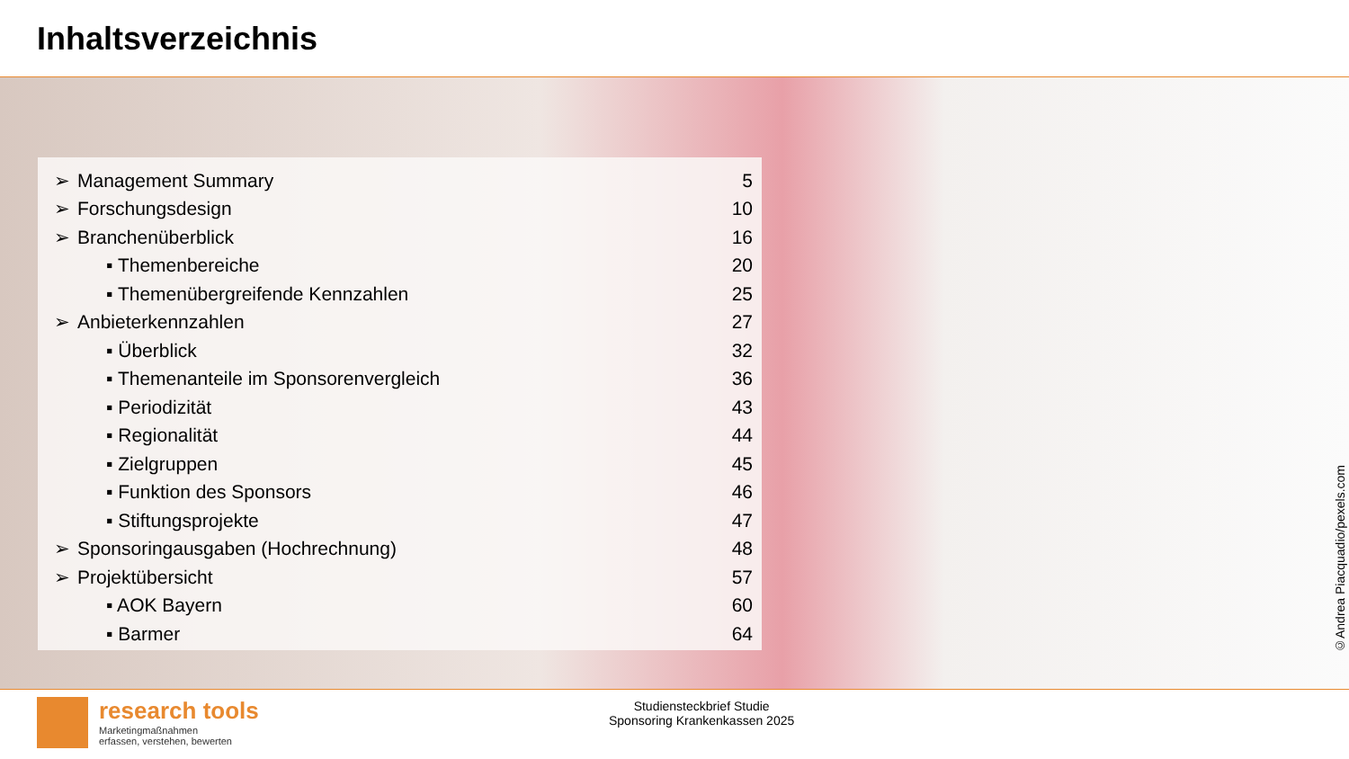Inhaltsverzeichnis
| ➢ | Management Summary | 5 |
| ➢ | Forschungsdesign | 10 |
| ➢ | Branchenüberblick | 16 |
| | ▪ Themenbereiche | 20 |
| | ▪ Themenübergreifende Kennzahlen | 25 |
| ➢ | Anbieterkennzahlen | 27 |
| | ▪ Überblick | 32 |
| | ▪ Themenanteile im Sponsorenvergleich | 36 |
| | ▪ Periodizität | 43 |
| | ▪ Regionalität | 44 |
| | ▪ Zielgruppen | 45 |
| | ▪ Funktion des Sponsors | 46 |
| | ▪ Stiftungsprojekte | 47 |
| ➢ | Sponsoringausgaben (Hochrechnung) | 48 |
| ➢ | Projektübersicht | 57 |
| | ▪ AOK Bayern | 60 |
| | ▪ Barmer | 64 |
©Andrea Piacquadio/pexels.com
research tools
Marketingmaßnahmen
erfassen, verstehen, bewerten
Studiensteckbrief Studie
Sponsoring Krankenkassen 2025